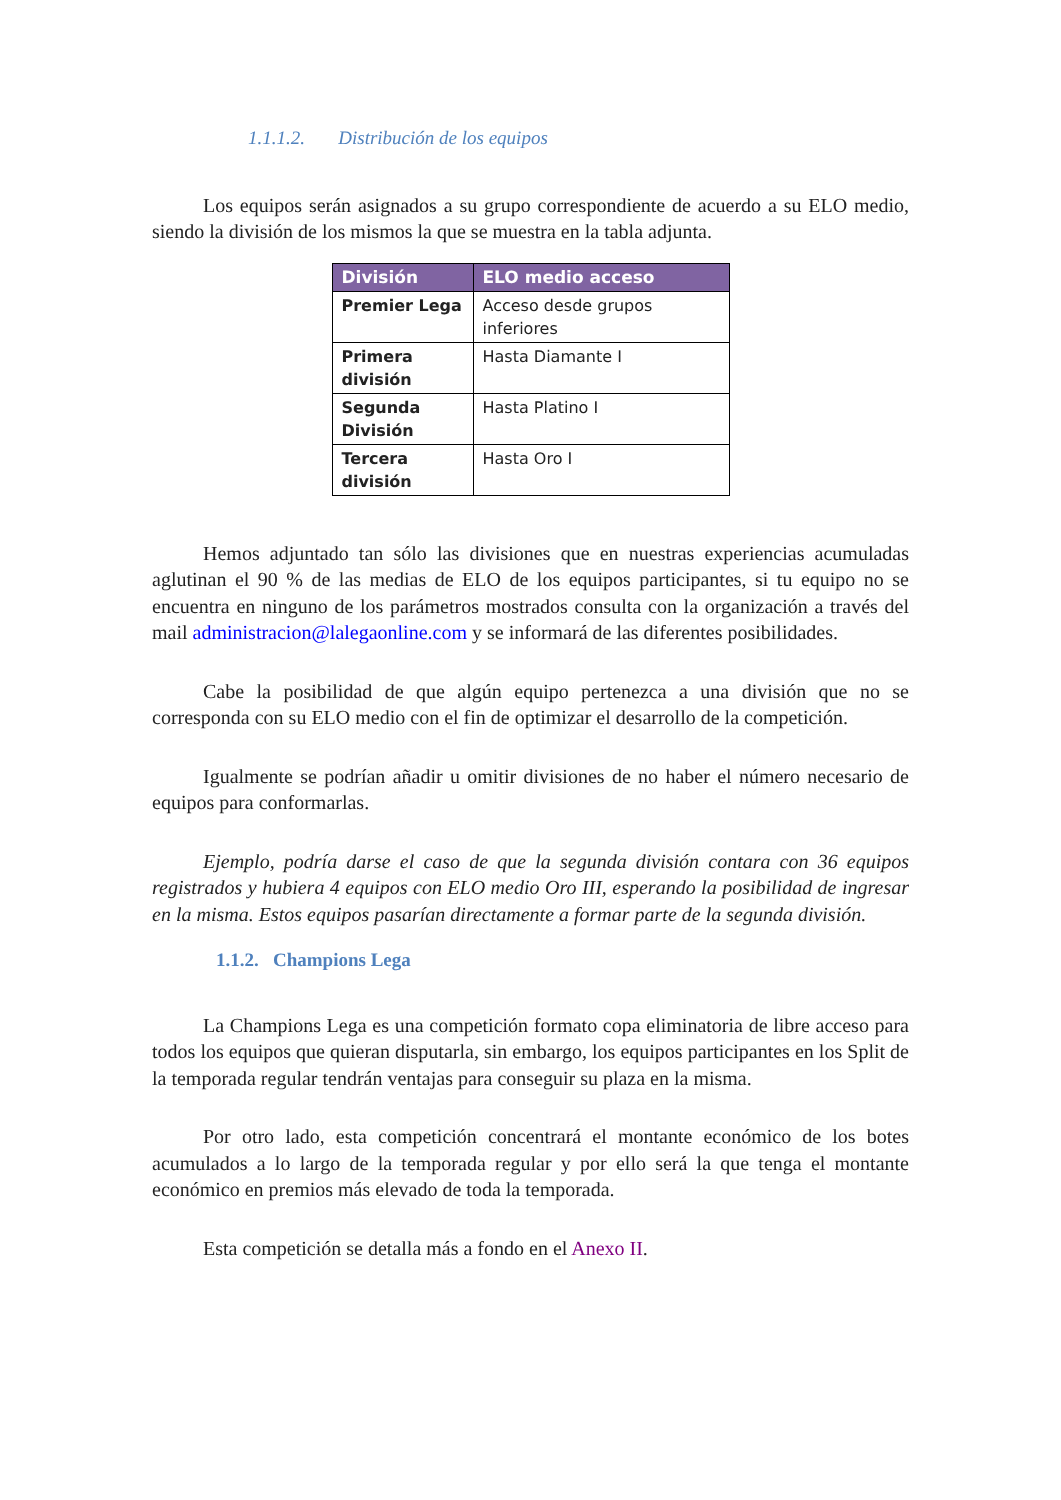1.1.1.2. Distribución de los equipos
Los equipos serán asignados a su grupo correspondiente de acuerdo a su ELO medio, siendo la división de los mismos la que se muestra en la tabla adjunta.
| División | ELO medio acceso |
| --- | --- |
| Premier Lega | Acceso desde grupos inferiores |
| Primera división | Hasta Diamante I |
| Segunda División | Hasta Platino I |
| Tercera división | Hasta Oro I |
Hemos adjuntado tan sólo las divisiones que en nuestras experiencias acumuladas aglutinan el 90 % de las medias de ELO de los equipos participantes, si tu equipo no se encuentra en ninguno de los parámetros mostrados consulta con la organización a través del mail administracion@lalegaonline.com y se informará de las diferentes posibilidades.
Cabe la posibilidad de que algún equipo pertenezca a una división que no se corresponda con su ELO medio con el fin de optimizar el desarrollo de la competición.
Igualmente se podrían añadir u omitir divisiones de no haber el número necesario de equipos para conformarlas.
Ejemplo, podría darse el caso de que la segunda división contara con 36 equipos registrados y hubiera 4 equipos con ELO medio Oro III, esperando la posibilidad de ingresar en la misma. Estos equipos pasarían directamente a formar parte de la segunda división.
1.1.2. Champions Lega
La Champions Lega es una competición formato copa eliminatoria de libre acceso para todos los equipos que quieran disputarla, sin embargo, los equipos participantes en los Split de la temporada regular tendrán ventajas para conseguir su plaza en la misma.
Por otro lado, esta competición concentrará el montante económico de los botes acumulados a lo largo de la temporada regular y por ello será la que tenga el montante económico en premios más elevado de toda la temporada.
Esta competición se detalla más a fondo en el Anexo II.